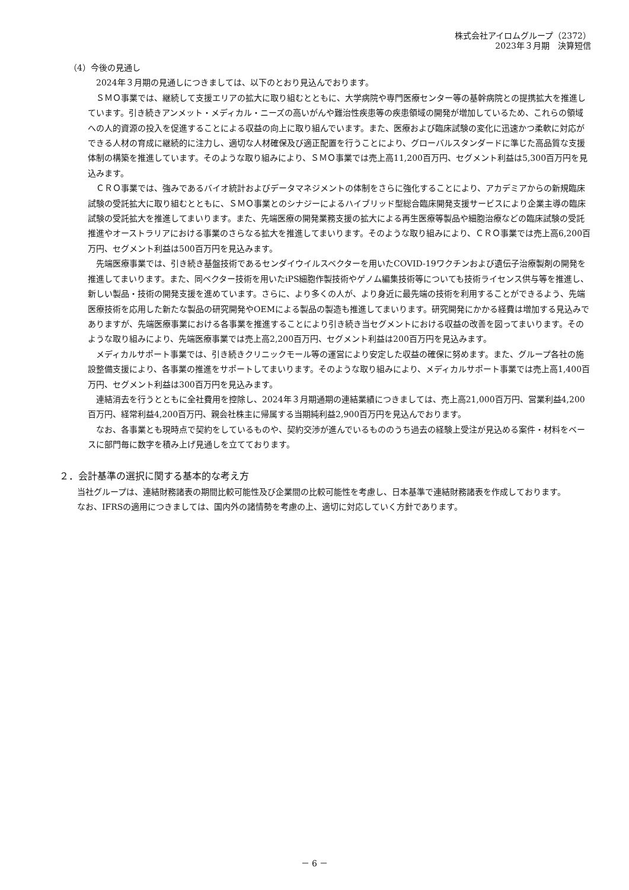株式会社アイロムグループ（2372）
2023年３月期　決算短信
（4）今後の見通し
2024年３月期の見通しにつきましては、以下のとおり見込んでおります。
ＳＭＯ事業では、継続して支援エリアの拡大に取り組むとともに、大学病院や専門医療センター等の基幹病院との提携拡大を推進しています。引き続きアンメット・メディカル・ニーズの高いがんや難治性疾患等の疾患領域の開発が増加しているため、これらの領域への人的資源の投入を促進することによる収益の向上に取り組んでいます。また、医療および臨床試験の変化に迅速かつ柔軟に対応ができる人材の育成に継続的に注力し、適切な人材確保及び適正配置を行うことにより、グローバルスタンダードに準じた高品質な支援体制の構築を推進しています。そのような取り組みにより、ＳＭＯ事業では売上高11,200百万円、セグメント利益は5,300百万円を見込みます。
ＣＲＯ事業では、強みであるバイオ統計およびデータマネジメントの体制をさらに強化することにより、アカデミアからの新規臨床試験の受託拡大に取り組むとともに、ＳＭＯ事業とのシナジーによるハイブリッド型総合臨床開発支援サービスにより企業主導の臨床試験の受託拡大を推進してまいります。また、先端医療の開発業務支援の拡大による再生医療等製品や細胞治療などの臨床試験の受託推進やオーストラリアにおける事業のさらなる拡大を推進してまいります。そのような取り組みにより、ＣＲＯ事業では売上高6,200百万円、セグメント利益は500百万円を見込みます。
先端医療事業では、引き続き基盤技術であるセンダイウイルスベクターを用いたCOVID-19ワクチンおよび遺伝子治療製剤の開発を推進してまいります。また、同ベクター技術を用いたiPS細胞作製技術やゲノム編集技術等についても技術ライセンス供与等を推進し、新しい製品・技術の開発支援を進めています。さらに、より多くの人が、より身近に最先端の技術を利用することができるよう、先端医療技術を応用した新たな製品の研究開発やOEMによる製品の製造も推進してまいります。研究開発にかかる経費は増加する見込みでありますが、先端医療事業における各事業を推進することにより引き続き当セグメントにおける収益の改善を図ってまいります。そのような取り組みにより、先端医療事業では売上高2,200百万円、セグメント利益は200百万円を見込みます。
メディカルサポート事業では、引き続きクリニックモール等の運営により安定した収益の確保に努めます。また、グループ各社の施設整備支援により、各事業の推進をサポートしてまいります。そのような取り組みにより、メディカルサポート事業では売上高1,400百万円、セグメント利益は300百万円を見込みます。
連結消去を行うとともに全社費用を控除し、2024年３月期通期の連結業績につきましては、売上高21,000百万円、営業利益4,200百万円、経常利益4,200百万円、親会社株主に帰属する当期純利益2,900百万円を見込んでおります。
なお、各事業とも現時点で契約をしているものや、契約交渉が進んでいるもののうち過去の経験上受注が見込める案件・材料をベースに部門毎に数字を積み上げ見通しを立てております。
２．会計基準の選択に関する基本的な考え方
当社グループは、連結財務諸表の期間比較可能性及び企業間の比較可能性を考慮し、日本基準で連結財務諸表を作成しております。
なお、IFRSの適用につきましては、国内外の諸情勢を考慮の上、適切に対応していく方針であります。
－ 6 －